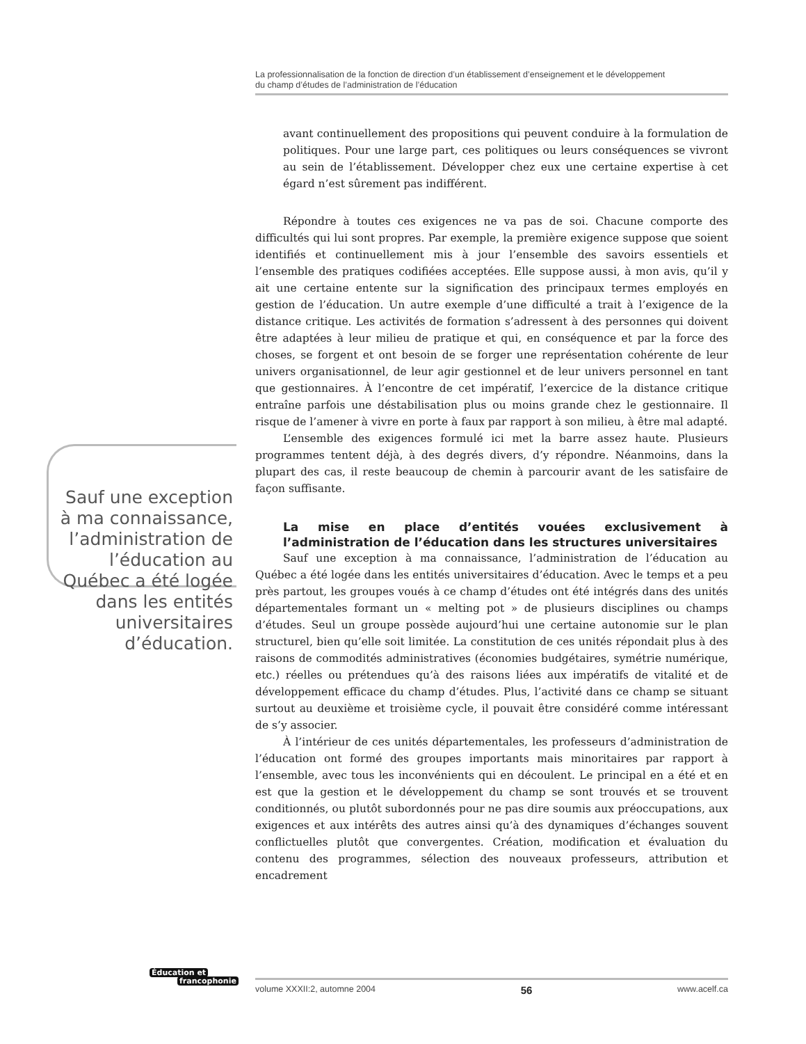La professionnalisation de la fonction de direction d’un établissement d’enseignement et le développement
du champ d’études de l’administration de l’éducation
Sauf une exception à ma connaissance, l’administration de l’éducation au Québec a été logée dans les entités universitaires d’éducation.
avant continuellement des propositions qui peuvent conduire à la formulation de politiques. Pour une large part, ces politiques ou leurs conséquences se vivront au sein de l’établissement. Développer chez eux une certaine expertise à cet égard n’est sûrement pas indifférent.
Répondre à toutes ces exigences ne va pas de soi. Chacune comporte des difficultés qui lui sont propres. Par exemple, la première exigence suppose que soient identifiés et continuellement mis à jour l’ensemble des savoirs essentiels et l’ensemble des pratiques codifiées acceptées. Elle suppose aussi, à mon avis, qu’il y ait une certaine entente sur la signification des principaux termes employés en gestion de l’éducation. Un autre exemple d’une difficulté a trait à l’exigence de la distance critique. Les activités de formation s’adressent à des personnes qui doivent être adaptées à leur milieu de pratique et qui, en conséquence et par la force des choses, se forgent et ont besoin de se forger une représentation cohérente de leur univers organisationnel, de leur agir gestionnel et de leur univers personnel en tant que gestionnaires. À l’encontre de cet impératif, l’exercice de la distance critique entraîne parfois une déstabilisation plus ou moins grande chez le gestionnaire. Il risque de l’amener à vivre en porte à faux par rapport à son milieu, à être mal adapté.
L’ensemble des exigences formulé ici met la barre assez haute. Plusieurs programmes tentent déjà, à des degrés divers, d’y répondre. Néanmoins, dans la plupart des cas, il reste beaucoup de chemin à parcourir avant de les satisfaire de façon suffisante.
La mise en place d’entités vouées exclusivement à l’administration de l’éducation dans les structures universitaires
Sauf une exception à ma connaissance, l’administration de l’éducation au Québec a été logée dans les entités universitaires d’éducation. Avec le temps et a peu près partout, les groupes voués à ce champ d’études ont été intégrés dans des unités départementales formant un « melting pot » de plusieurs disciplines ou champs d’études. Seul un groupe possède aujourd’hui une certaine autonomie sur le plan structurel, bien qu’elle soit limitée. La constitution de ces unités répondait plus à des raisons de commodités administratives (économies budgétaires, symétrie numérique, etc.) réelles ou prétendues qu’à des raisons liées aux impératifs de vitalité et de développement efficace du champ d’études. Plus, l’activité dans ce champ se situant surtout au deuxième et troisième cycle, il pouvait être considéré comme intéressant de s’y associer.
À l’intérieur de ces unités départementales, les professeurs d’administration de l’éducation ont formé des groupes importants mais minoritaires par rapport à l’ensemble, avec tous les inconvénients qui en découlent. Le principal en a été et en est que la gestion et le développement du champ se sont trouvés et se trouvent conditionnés, ou plutôt subordonnés pour ne pas dire soumis aux préoccupations, aux exigences et aux intérêts des autres ainsi qu’à des dynamiques d’échanges souvent conflictuelles plutôt que convergentes. Création, modification et évaluation du contenu des programmes, sélection des nouveaux professeurs, attribution et encadrement
Éducation et
francophonie
volume XXXII:2, automne 2004 56 www.acelf.ca